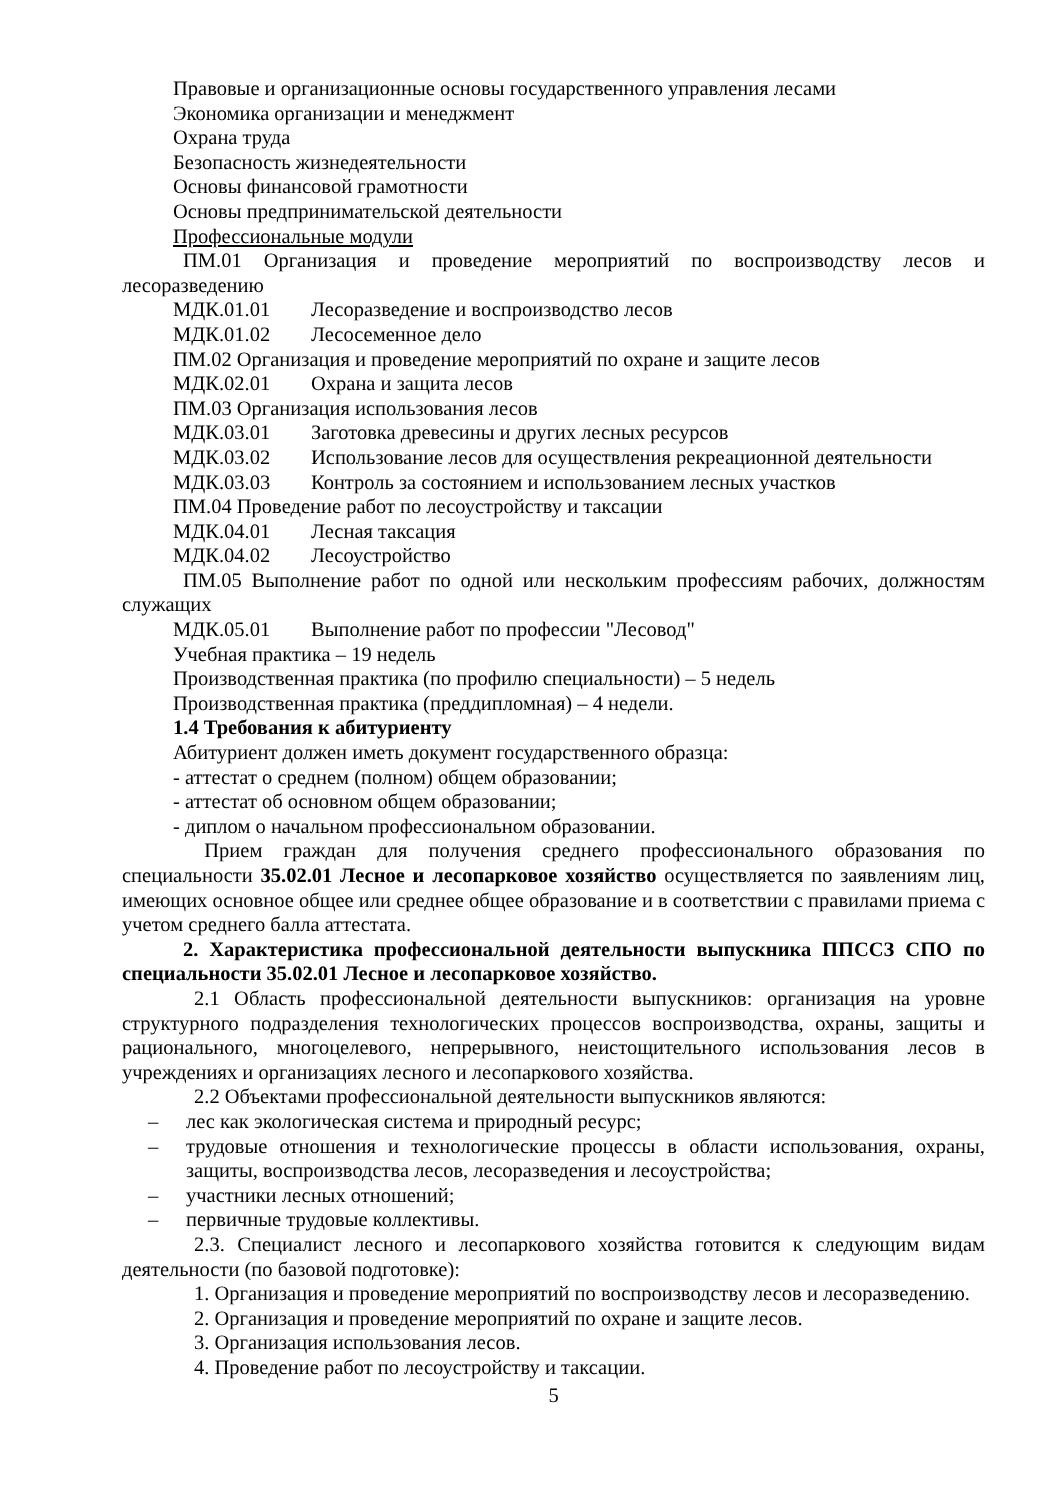Правовые и организационные основы государственного управления лесами
Экономика организации и менеджмент
Охрана труда
Безопасность жизнедеятельности
Основы финансовой грамотности
Основы предпринимательской деятельности
Профессиональные модули
ПМ.01 Организация и проведение мероприятий по воспроизводству лесов и лесоразведению
МДК.01.01 Лесоразведение и воспроизводство лесов
МДК.01.02 Лесосеменное дело
ПМ.02 Организация и проведение мероприятий по охране и защите лесов
МДК.02.01 Охрана и защита лесов
ПМ.03 Организация использования лесов
МДК.03.01 Заготовка древесины и других лесных ресурсов
МДК.03.02 Использование лесов для осуществления рекреационной деятельности
МДК.03.03 Контроль за состоянием и использованием лесных участков
ПМ.04 Проведение работ по лесоустройству и таксации
МДК.04.01 Лесная таксация
МДК.04.02 Лесоустройство
ПМ.05 Выполнение работ по одной или нескольким профессиям рабочих, должностям служащих
МДК.05.01 Выполнение работ по профессии "Лесовод"
Учебная практика – 19 недель
Производственная практика (по профилю специальности) – 5 недель
Производственная практика (преддипломная) – 4 недели.
1.4 Требования к абитуриенту
Абитуриент должен иметь документ государственного образца:
- аттестат о среднем (полном) общем образовании;
- аттестат об основном общем образовании;
- диплом о начальном профессиональном образовании.
Прием граждан для получения среднего профессионального образования по специальности 35.02.01 Лесное и лесопарковое хозяйство осуществляется по заявлениям лиц, имеющих основное общее или среднее общее образование и в соответствии с правилами приема с учетом среднего балла аттестата.
2. Характеристика профессиональной деятельности выпускника ППССЗ СПО по специальности 35.02.01 Лесное и лесопарковое хозяйство.
2.1 Область профессиональной деятельности выпускников: организация на уровне структурного подразделения технологических процессов воспроизводства, охраны, защиты и рационального, многоцелевого, непрерывного, неистощительного использования лесов в учреждениях и организациях лесного и лесопаркового хозяйства.
2.2 Объектами профессиональной деятельности выпускников являются:
– лес как экологическая система и природный ресурс;
– трудовые отношения и технологические процессы в области использования, охраны, защиты, воспроизводства лесов, лесоразведения и лесоустройства;
– участники лесных отношений;
– первичные трудовые коллективы.
2.3. Специалист лесного и лесопаркового хозяйства готовится к следующим видам деятельности (по базовой подготовке):
1. Организация и проведение мероприятий по воспроизводству лесов и лесоразведению.
2. Организация и проведение мероприятий по охране и защите лесов.
3. Организация использования лесов.
4. Проведение работ по лесоустройству и таксации.
5